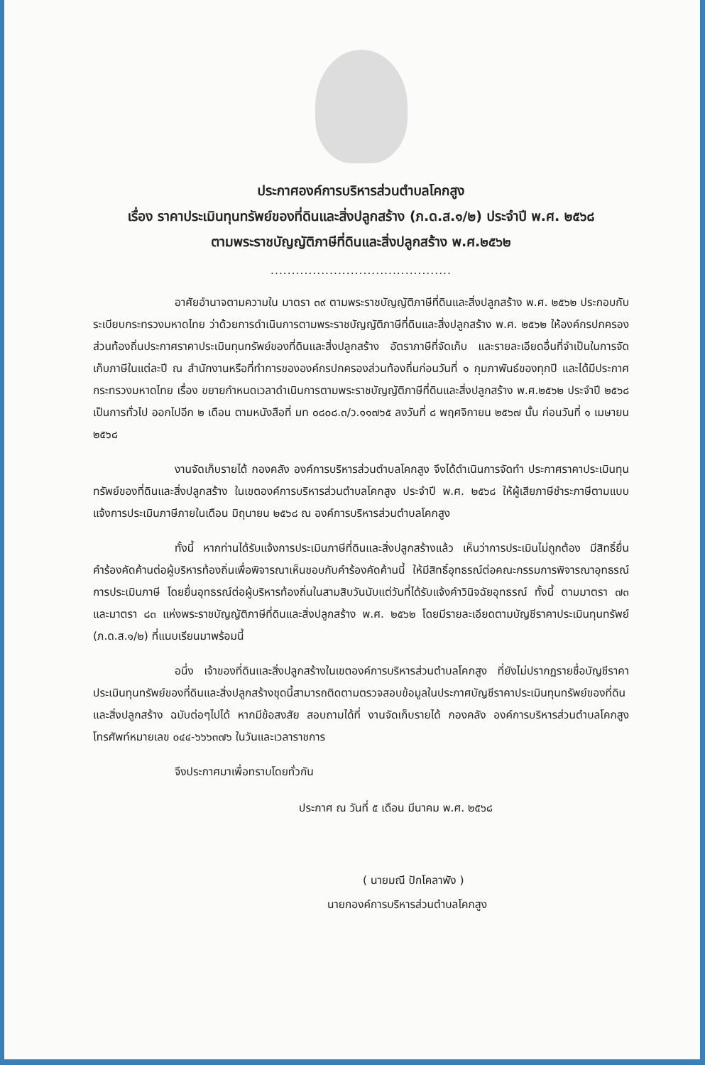ประกาศองค์การบริหารส่วนตำบลโคกสูง
เรื่อง ราคาประเมินทุนทรัพย์ของที่ดินและสิ่งปลูกสร้าง (ภ.ด.ส.๑/๒) ประจำปี พ.ศ. ๒๕๖๘
ตามพระราชบัญญัติภาษีที่ดินและสิ่งปลูกสร้าง พ.ศ.๒๕๖๒
...........................................
อาศัยอำนาจตามความใน มาตรา ๓๙ ตามพระราชบัญญัติภาษีที่ดินและสิ่งปลูกสร้าง พ.ศ. ๒๕๖๒ ประกอบกับระเบียบกระทรวงมหาดไทย ว่าด้วยการดำเนินการตามพระราชบัญญัติภาษีที่ดินและสิ่งปลูกสร้าง พ.ศ. ๒๕๖๒ ให้องค์กรปกครองส่วนท้องถิ่นประกาศราคาประเมินทุนทรัพย์ของที่ดินและสิ่งปลูกสร้าง อัตราภาษีที่จัดเก็บ และรายละเอียดอื่นที่จำเป็นในการจัดเก็บภาษีในแต่ละปี ณ สำนักงานหรือที่ทำการขององค์กรปกครองส่วนท้องถิ่นก่อนวันที่ ๑ กุมภาพันธ์ของทุกปี และได้มีประกาศกระทรวงมหาดไทย เรื่อง ขยายกำหนดเวลาดำเนินการตามพระราชบัญญัติภาษีที่ดินและสิ่งปลูกสร้าง พ.ศ.๒๕๖๒ ประจำปี ๒๕๖๘ เป็นการทั่วไป ออกไปอีก ๒ เดือน ตามหนังสือที่ มท ๐๘๐๘.๓/ว.๑๑๗๖๕ ลงวันที่ ๘ พฤศจิกายน ๒๕๖๗ นั้น ก่อนวันที่ ๑ เมษายน ๒๕๖๘
งานจัดเก็บรายได้ กองคลัง องค์การบริหารส่วนตำบลโคกสูง จึงได้ดำเนินการจัดทำ ประกาศราคาประเมินทุนทรัพย์ของที่ดินและสิ่งปลูกสร้าง ในเขตองค์การบริหารส่วนตำบลโคกสูง ประจำปี พ.ศ. ๒๕๖๘ ให้ผู้เสียภาษีชำระภาษีตามแบบแจ้งการประเมินภาษีภายในเดือน มิถุนายน ๒๕๖๘ ณ องค์การบริหารส่วนตำบลโคกสูง
ทั้งนี้ หากท่านได้รับแจ้งการประเมินภาษีที่ดินและสิ่งปลูกสร้างแล้ว เห็นว่าการประเมินไม่ถูกต้อง มีสิทธิ์ยื่นคำร้องคัดค้านต่อผู้บริหารท้องถิ่นเพื่อพิจารณาเห็นชอบกับคำร้องคัดค้านนี้ ให้มีสิทธิ์อุทธรณ์ต่อคณะกรรมการพิจารณาอุทธรณ์การประเมินภาษี โดยยื่นอุทธรณ์ต่อผู้บริหารท้องถิ่นในสามสิบวันนับแต่วันที่ได้รับแจ้งคำวินิจฉัยอุทธรณ์ ทั้งนี้ ตามมาตรา ๗๓ และมาตรา ๘๓ แห่งพระราชบัญญัติภาษีที่ดินและสิ่งปลูกสร้าง พ.ศ. ๒๕๖๒ โดยมีรายละเอียดตามบัญชีราคาประเมินทุนทรัพย์ (ภ.ด.ส.๑/๒) ที่แนบเรียนมาพร้อมนี้
อนึ่ง เจ้าของที่ดินและสิ่งปลูกสร้างในเขตองค์การบริหารส่วนตำบลโคกสูง ที่ยังไม่ปรากฏรายชื่อบัญชีราคาประเมินทุนทรัพย์ของที่ดินและสิ่งปลูกสร้างชุดนี้สามารถติดตามตรวจสอบข้อมูลในประกาศบัญชีราคาประเมินทุนทรัพย์ของที่ดินและสิ่งปลูกสร้าง ฉบับต่อๆไปได้ หากมีข้อสงสัย สอบถามได้ที่ งานจัดเก็บรายได้ กองคลัง องค์การบริหารส่วนตำบลโคกสูง โทรศัพท์หมายเลข ๐๔๔-๖๖๖๓๗๖ ในวันและเวลาราชการ
จึงประกาศมาเพื่อทราบโดยทั่วกัน
ประกาศ ณ วันที่ ๕ เดือน มีนาคม พ.ศ. ๒๕๖๘
( นายมณี ปักโคลาพัง )
นายกองค์การบริหารส่วนตำบลโคกสูง